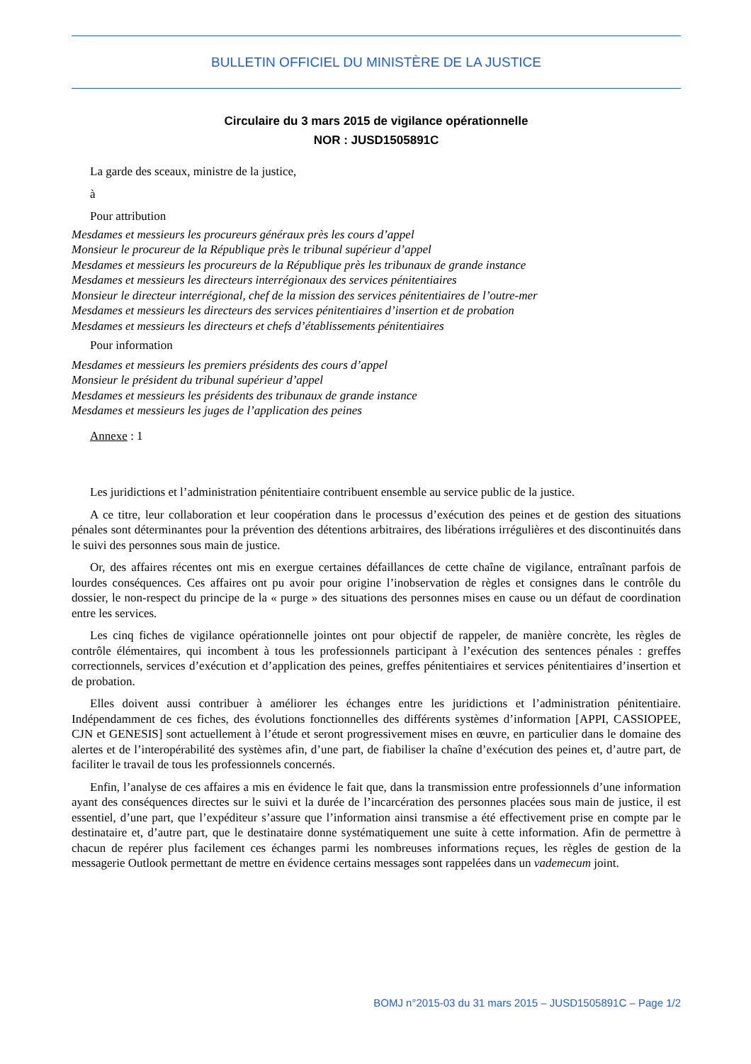BULLETIN OFFICIEL DU MINISTÈRE DE LA JUSTICE
Circulaire du 3 mars 2015 de vigilance opérationnelle
NOR : JUSD1505891C
La garde des sceaux, ministre de la justice,
à
Pour attribution
Mesdames et messieurs les procureurs généraux près les cours d’appel
Monsieur le procureur de la République près le tribunal supérieur d’appel
Mesdames et messieurs les procureurs de la République près les tribunaux de grande instance
Mesdames et messieurs les directeurs interrégionaux des services pénitentiaires
Monsieur le directeur interrégional, chef de la mission des services pénitentiaires de l’outre-mer
Mesdames et messieurs les directeurs des services pénitentiaires d’insertion et de probation
Mesdames et messieurs les directeurs et chefs d’établissements pénitentiaires
Pour information
Mesdames et messieurs les premiers présidents des cours d’appel
Monsieur le président du tribunal supérieur d’appel
Mesdames et messieurs les présidents des tribunaux de grande instance
Mesdames et messieurs les juges de l’application des peines
Annexe : 1
Les juridictions et l’administration pénitentiaire contribuent ensemble au service public de la justice.
A ce titre, leur collaboration et leur coopération dans le processus d’exécution des peines et de gestion des situations pénales sont déterminantes pour la prévention des détentions arbitraires, des libérations irrégulières et des discontinuités dans le suivi des personnes sous main de justice.
Or, des affaires récentes ont mis en exergue certaines défaillances de cette chaîne de vigilance, entraînant parfois de lourdes conséquences. Ces affaires ont pu avoir pour origine l’inobservation de règles et consignes dans le contrôle du dossier, le non-respect du principe de la « purge » des situations des personnes mises en cause ou un défaut de coordination entre les services.
Les cinq fiches de vigilance opérationnelle jointes ont pour objectif de rappeler, de manière concrète, les règles de contrôle élémentaires, qui incombent à tous les professionnels participant à l’exécution des sentences pénales : greffes correctionnels, services d’exécution et d’application des peines, greffes pénitentiaires et services pénitentiaires d’insertion et de probation.
Elles doivent aussi contribuer à améliorer les échanges entre les juridictions et l’administration pénitentiaire. Indépendamment de ces fiches, des évolutions fonctionnelles des différents systèmes d’information [APPI, CASSIOPEE, CJN et GENESIS] sont actuellement à l’étude et seront progressivement mises en œuvre, en particulier dans le domaine des alertes et de l’interopérabilité des systèmes afin, d’une part, de fiabiliser la chaîne d’exécution des peines et, d’autre part, de faciliter le travail de tous les professionnels concernés.
Enfin, l’analyse de ces affaires a mis en évidence le fait que, dans la transmission entre professionnels d’une information ayant des conséquences directes sur le suivi et la durée de l’incarcération des personnes placées sous main de justice, il est essentiel, d’une part, que l’expéditeur s’assure que l’information ainsi transmise a été effectivement prise en compte par le destinataire et, d’autre part, que le destinataire donne systématiquement une suite à cette information. Afin de permettre à chacun de repérer plus facilement ces échanges parmi les nombreuses informations reçues, les règles de gestion de la messagerie Outlook permettant de mettre en évidence certains messages sont rappelées dans un vademecum joint.
BOMJ n°2015-03 du 31 mars 2015 – JUSD1505891C – Page 1/2